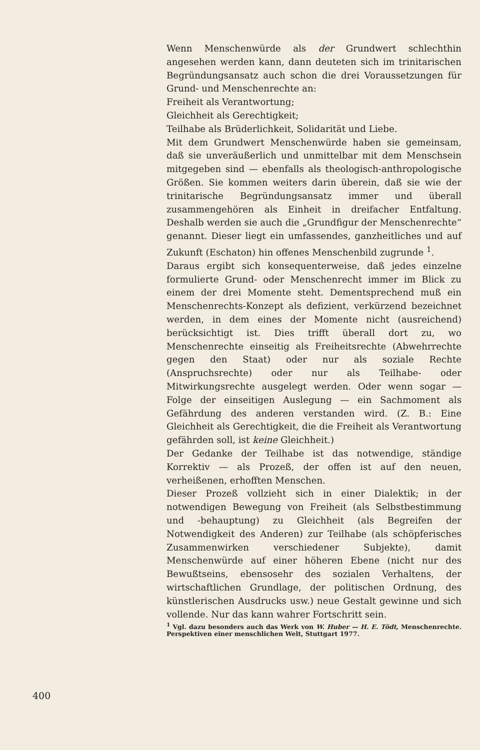Wenn Menschenwürde als der Grundwert schlechthin angesehen werden kann, dann deuteten sich im trinitarischen Begründungsansatz auch schon die drei Voraussetzungen für Grund- und Menschenrechte an:
Freiheit als Verantwortung;
Gleichheit als Gerechtigkeit;
Teilhabe als Brüderlichkeit, Solidarität und Liebe.
Mit dem Grundwert Menschenwürde haben sie gemeinsam, daß sie unveräußerlich und unmittelbar mit dem Menschsein mitgegeben sind — ebenfalls als theologisch-anthropologische Größen. Sie kommen weiters darin überein, daß sie wie der trinitarische Begründungsansatz immer und überall zusammengehören als Einheit in dreifacher Entfaltung. Deshalb werden sie auch die „Grundfigur der Menschenrechte“ genannt. Dieser liegt ein umfassendes, ganzheitliches und auf Zukunft (Eschaton) hin offenes Menschenbild zugrunde <sup>1</sup>.
Daraus ergibt sich konsequenterweise, daß jedes einzelne formulierte Grund- oder Menschenrecht immer im Blick zu einem der drei Momente steht. Dementsprechend muß ein Menschenrechts-Konzept als defizient, verkürzend bezeichnet werden, in dem eines der Momente nicht (ausreichend) berücksichtigt ist. Dies trifft überall dort zu, wo Menschenrechte einseitig als Freiheitsrechte (Abwehrrechte gegen den Staat) oder nur als soziale Rechte (Anspruchsrechte) oder nur als Teilhabe- oder Mitwirkungsrechte ausgelegt werden. Oder wenn sogar — Folge der einseitigen Auslegung — ein Sachmoment als Gefährdung des anderen verstanden wird. (Z. B.: Eine Gleichheit als Gerechtigkeit, die die Freiheit als Verantwortung gefährden soll, ist keine Gleichheit.)
Der Gedanke der Teilhabe ist das notwendige, ständige Korrektiv — als Prozeß, der offen ist auf den neuen, verheißenen, erhofften Menschen.
Dieser Prozeß vollzieht sich in einer Dialektik; in der notwendigen Bewegung von Freiheit (als Selbstbestimmung und -behauptung) zu Gleichheit (als Begreifen der Notwendigkeit des Anderen) zur Teilhabe (als schöpferisches Zusammenwirken verschiedener Subjekte), damit Menschenwürde auf einer höheren Ebene (nicht nur des Bewußtseins, ebensosehr des sozialen Verhaltens, der wirtschaftlichen Grundlage, der politischen Ordnung, des künstlerischen Ausdrucks usw.) neue Gestalt gewinne und sich vollende. Nur das kann wahrer Fortschritt sein.
<sup>1</sup> Vgl. dazu besonders auch das Werk von W. Huber — H. E. Tödt, Menschenrechte. Perspektiven einer menschlichen Welt, Stuttgart 1977.
400